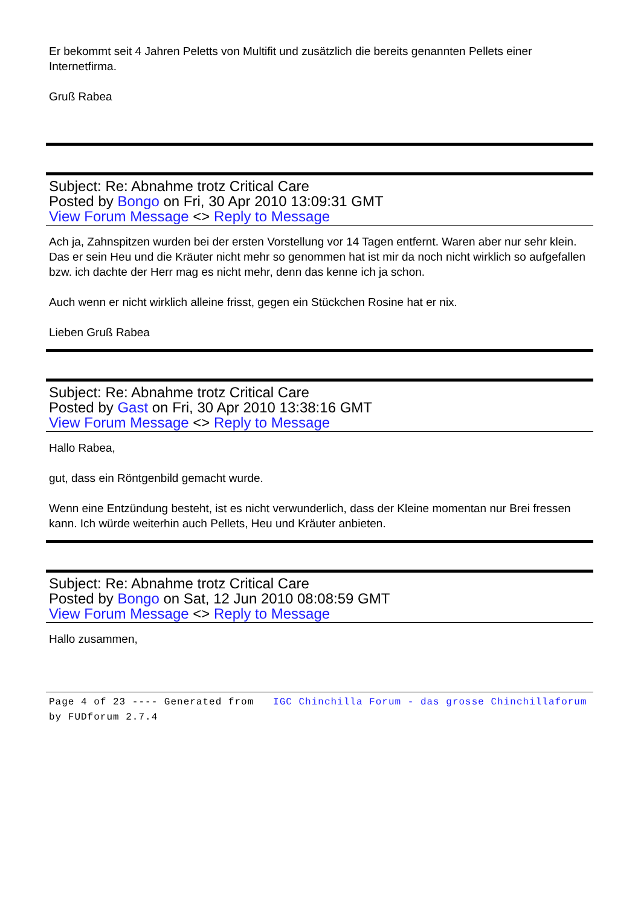Er bekommt seit 4 Jahren Peletts von Multifit und zusätzlich die bereits genannten Pellets einer Internetfirma.
Gruß Rabea
Subject: Re: Abnahme trotz Critical Care
Posted by Bongo on Fri, 30 Apr 2010 13:09:31 GMT
View Forum Message <> Reply to Message
Ach ja, Zahnspitzen wurden bei der ersten Vorstellung vor 14 Tagen entfernt. Waren aber nur sehr klein. Das er sein Heu und die Kräuter nicht mehr so genommen hat ist mir da noch nicht wirklich so aufgefallen bzw. ich dachte der Herr mag es nicht mehr, denn das kenne ich ja schon.
Auch wenn er nicht wirklich alleine frisst, gegen ein Stückchen Rosine hat er nix.
Lieben Gruß Rabea
Subject: Re: Abnahme trotz Critical Care
Posted by Gast on Fri, 30 Apr 2010 13:38:16 GMT
View Forum Message <> Reply to Message
Hallo Rabea,
gut, dass ein Röntgenbild gemacht wurde.
Wenn eine Entzündung besteht, ist es nicht verwunderlich, dass der Kleine momentan nur Brei fressen kann. Ich würde weiterhin auch Pellets, Heu und Kräuter anbieten.
Subject: Re: Abnahme trotz Critical Care
Posted by Bongo on Sat, 12 Jun 2010 08:08:59 GMT
View Forum Message <> Reply to Message
Hallo zusammen,
Page 4 of 23 ---- Generated from IGC Chinchilla Forum - das grosse Chinchillaforum by FUDforum 2.7.4